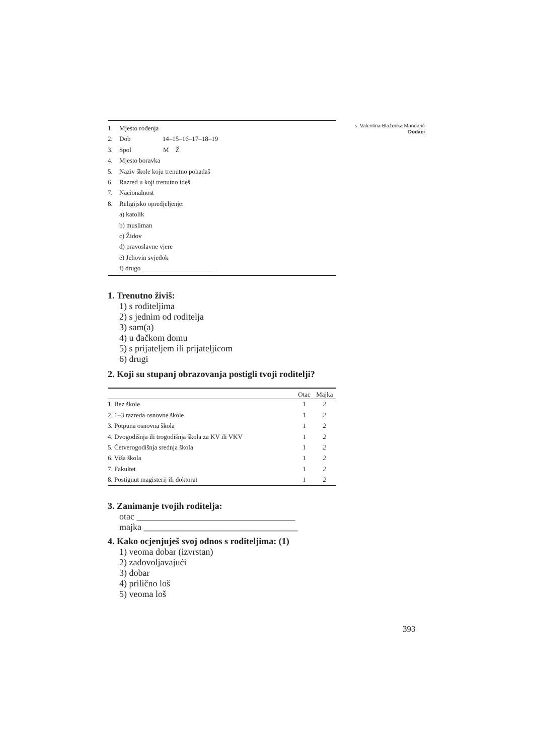s. Valentina Blaženka Mandarić
Dodaci
1. Mjesto rođenja
2. Dob 14–15–16–17–18–19
3. Spol M Ž
4. Mjesto boravka
5. Naziv škole koju trenutno pohađaš
6. Razred u koji trenutno ideš
7. Nacionalnost
8. Religijsko opredjeljenje:
a) katolik
b) musliman
c) Židov
d) pravoslavne vjere
e) Jehovin svjedok
f) drugo ______________________
1. Trenutno živiš:
1) s roditeljima
2) s jednim od roditelja
3) sam(a)
4) u đačkom domu
5) s prijateljem ili prijateljicom
6) drugi
2. Koji su stupanj obrazovanja postigli tvoji roditelji?
| | Otac | Majka |
| --- | --- | --- |
| 1. Bez škole | 1 | 2 |
| 2. 1–3 razreda osnovne škole | 1 | 2 |
| 3. Potpuna osnovna škola | 1 | 2 |
| 4. Dvogodišnja ili trogodišnja škola za KV ili VKV | 1 | 2 |
| 5. Četverogodišnja srednja škola | 1 | 2 |
| 6. Viša škola | 1 | 2 |
| 7. Fakultet | 1 | 2 |
| 8. Postignut magisterij ili doktorat | 1 | 2 |
3. Zanimanje tvojih roditelja:
otac ___________________________________
majka __________________________________
4. Kako ocjenjuješ svoj odnos s roditeljima: (1)
1) veoma dobar (izvrstan)
2) zadovoljavajući
3) dobar
4) prilično loš
5) veoma loš
393